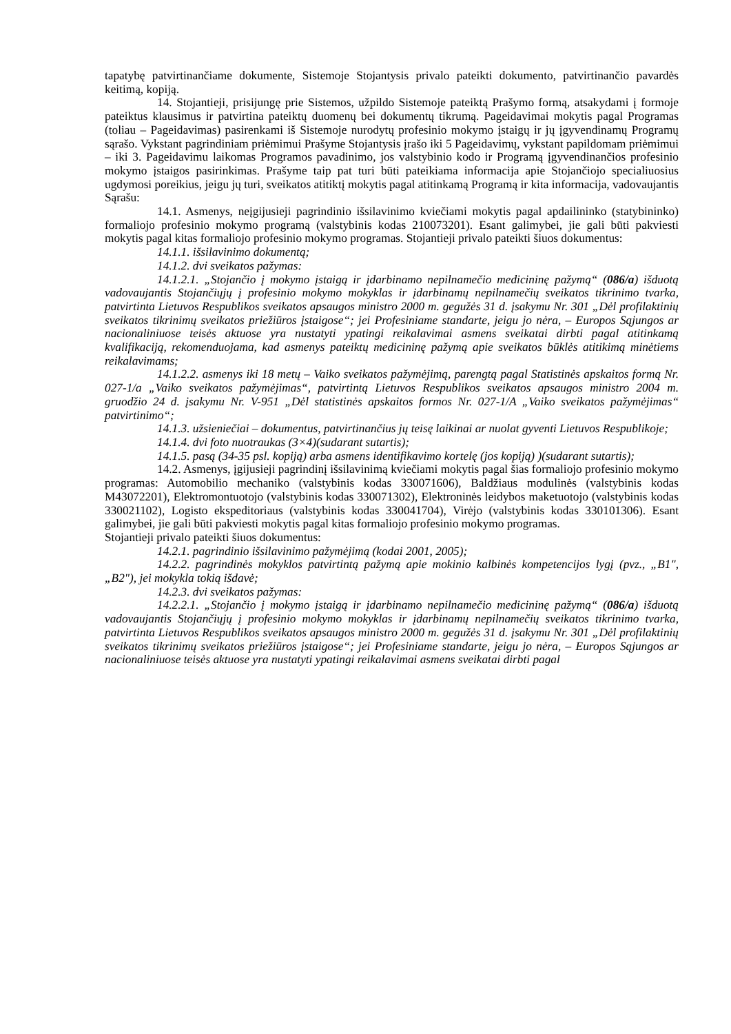tapatybę patvirtinančiame dokumente, Sistemoje Stojantysis privalo pateikti dokumento, patvirtinančio pavardės keitimą, kopiją.
14. Stojantieji, prisijungę prie Sistemos, užpildo Sistemoje pateiktą Prašymo formą, atsakydami į formoje pateiktus klausimus ir patvirtina pateiktų duomenų bei dokumentų tikrumą. Pageidavimai mokytis pagal Programas (toliau – Pageidavimas) pasirenkami iš Sistemoje nurodytų profesinio mokymo įstaigų ir jų įgyvendinamų Programų sąrašo. Vykstant pagrindiniam priėmimui Prašyme Stojantysis įrašo iki 5 Pageidavimų, vykstant papildomam priėmimui – iki 3. Pageidavimu laikomas Programos pavadinimo, jos valstybinio kodo ir Programą įgyvendinančios profesinio mokymo įstaigos pasirinkimas. Prašyme taip pat turi būti pateikiama informacija apie Stojančiojo specialiuosius ugdymosi poreikius, jeigu jų turi, sveikatos atitiktį mokytis pagal atitinkamą Programą ir kita informacija, vadovaujantis Sąrašu:
14.1. Asmenys, neįgijusieji pagrindinio išsilavinimo kviečiami mokytis pagal apdailininko (statybininko) formaliojo profesinio mokymo programą (valstybinis kodas 210073201). Esant galimybei, jie gali būti pakviesti mokytis pagal kitas formaliojo profesinio mokymo programas. Stojantieji privalo pateikti šiuos dokumentus:
14.1.1. išsilavinimo dokumentą;
14.1.2. dvi sveikatos pažymas:
14.1.2.1. „Stojančio į mokymo įstaigą ir įdarbinamo nepilnamečio medicininę pažymą“ (086/a) išduotą vadovaujantis Stojančiųjų į profesinio mokymo mokyklas ir įdarbinamų nepilnamečių sveikatos tikrinimo tvarka, patvirtinta Lietuvos Respublikos sveikatos apsaugos ministro 2000 m. gegužės 31 d. įsakymu Nr. 301 „Dėl profilaktinių sveikatos tikrinimų sveikatos priežiūros įstaigose“; jei Profesiniame standarte, jeigu jo nėra, – Europos Sąjungos ar nacionaliniuose teisės aktuose yra nustatyti ypatingi reikalavimai asmens sveikatai dirbti pagal atitinkamą kvalifikaciją, rekomenduojama, kad asmenys pateiktų medicininę pažymą apie sveikatos būklės atitikimą minėtiems reikalavimams;
14.1.2.2. asmenys iki 18 metų – Vaiko sveikatos pažymėjimą, parengtą pagal Statistinės apskaitos formą Nr. 027-1/a „Vaiko sveikatos pažymėjimas“, patvirtintą Lietuvos Respublikos sveikatos apsaugos ministro 2004 m. gruodžio 24 d. įsakymu Nr. V-951 „Dėl statistinės apskaitos formos Nr. 027-1/A „Vaiko sveikatos pažymėjimas“ patvirtinimo“;
14.1.3. užsieniečiai – dokumentus, patvirtinančius jų teisę laikinai ar nuolat gyventi Lietuvos Respublikoje;
14.1.4. dvi foto nuotraukas (3×4)(sudarant sutartis);
14.1.5. pasą (34-35 psl. kopiją) arba asmens identifikavimo kortelę (jos kopiją) )(sudarant sutartis);
14.2. Asmenys, įgijusieji pagrindinį išsilavinimą kviečiami mokytis pagal šias formaliojo profesinio mokymo programas: Automobilio mechaniko (valstybinis kodas 330071606), Baldžiaus modulinės (valstybinis kodas M43072201), Elektromontuotojo (valstybinis kodas 330071302), Elektroninės leidybos maketuotojo (valstybinis kodas 330021102), Logisto ekspeditoriaus (valstybinis kodas 330041704), Virėjo (valstybinis kodas 330101306). Esant galimybei, jie gali būti pakviesti mokytis pagal kitas formaliojo profesinio mokymo programas.
Stojantieji privalo pateikti šiuos dokumentus:
14.2.1. pagrindinio išsilavinimo pažymėjimą (kodai 2001, 2005);
14.2.2. pagrindinės mokyklos patvirtintą pažymą apie mokinio kalbinės kompetencijos lygį (pvz., „B1", „B2"), jei mokykla tokią išdavė;
14.2.3. dvi sveikatos pažymas:
14.2.2.1. „Stojančio į mokymo įstaigą ir įdarbinamo nepilnamečio medicininę pažymą“ (086/a) išduotą vadovaujantis Stojančiųjų į profesinio mokymo mokyklas ir įdarbinamų nepilnamečių sveikatos tikrinimo tvarka, patvirtinta Lietuvos Respublikos sveikatos apsaugos ministro 2000 m. gegužės 31 d. įsakymu Nr. 301 „Dėl profilaktinių sveikatos tikrinimų sveikatos priežiūros įstaigose“; jei Profesiniame standarte, jeigu jo nėra, – Europos Sąjungos ar nacionaliniuose teisės aktuose yra nustatyti ypatingi reikalavimai asmens sveikatai dirbti pagal